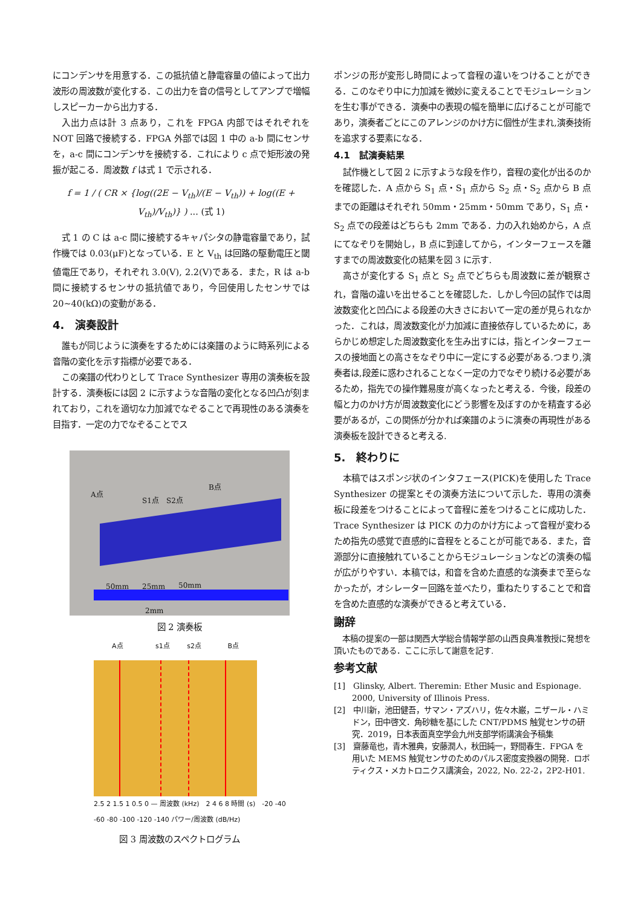にコンデンサを用意する．この抵抗値と静電容量の値によって出力波形の周波数が変化する．この出力を音の信号としてアンプで増幅しスピーカーから出力する．
入出力点は計 3 点あり，これを FPGA 内部ではそれぞれを NOT 回路で接続する．FPGA 外部では図 1 中の a-b 間にセンサを，a-c 間にコンデンサを接続する．これにより c 点で矩形波の発振が起こる．周波数 f は式 1 で示される．
f = 1 / ( CR × {log((2E − V<sub>th</sub>)/(E − V<sub>th</sub>)) + log((E + V<sub>th</sub>)/V<sub>th</sub>)} ) ... (式 1)
式 1 の C は a-c 間に接続するキャパシタの静電容量であり，試作機では 0.03(μF)となっている．E と V<sub>th</sub> は回路の駆動電圧と閾値電圧であり，それぞれ 3.0(V), 2.2(V)である．また，R は a-b 間に接続するセンサの抵抗値であり，今回使用したセンサでは 20~40(kΩ)の変動がある．
4.　演奏設計
誰もが同じように演奏をするためには楽譜のように時系列による音階の変化を示す指標が必要である．
この楽譜の代わりとして Trace Synthesizer 専用の演奏板を設計する．演奏板には図 2 に示すような音階の変化となる凹凸が刻まれており，これを適切な力加減でなぞることで再現性のある演奏を目指す．一定の力でなぞることでス
A点
S1点 S2点
B点
50mm 25mm 50mm
2mm
図 2 演奏板
A点 s1点 s2点 B点
2.5 2 1.5 1 0.5 0 — 周波数 (kHz)　2 4 6 8 時間 (s)　-20 -40 -60 -80 -100 -120 -140 パワー/周波数 (dB/Hz)
図 3 周波数のスペクトログラム
ポンジの形が変形し時間によって音程の違いをつけることができる．このなぞり中に力加減を微妙に変えることでモジュレーションを生む事ができる．演奏中の表現の幅を簡単に広げることが可能であり，演奏者ごとにこのアレンジのかけ方に個性が生まれ,演奏技術を追求する要素になる．
4.1　試演奏結果
試作機として図 2 に示すような段を作り，音程の変化が出るのかを確認した．A 点から S<sub>1</sub> 点・S<sub>1</sub> 点から S<sub>2</sub> 点・S<sub>2</sub> 点から B 点までの距離はそれぞれ 50mm・25mm・50mm であり，S<sub>1</sub> 点・S<sub>2</sub> 点での段差はどちらも 2mm である．力の入れ始めから，A 点にてなぞりを開始し，B 点に到達してから，インターフェースを離すまでの周波数変化の結果を図 3 に示す.
高さが変化する S<sub>1</sub> 点と S<sub>2</sub> 点でどちらも周波数に差が観察され，音階の違いを出せることを確認した．しかし今回の試作では周波数変化と凹凸による段差の大きさにおいて一定の差が見られなかった．これは，周波数変化が力加減に直接依存しているために，あらかじめ想定した周波数変化を生み出すには，指とインターフェースの接地面との高さをなぞり中に一定にする必要がある.つまり,演奏者は,段差に惑わされることなく一定の力でなぞり続ける必要があるため，指先での操作難易度が高くなったと考える．今後，段差の幅と力のかけ方が周波数変化にどう影響を及ぼすのかを精査する必要があるが，この関係が分かれば楽譜のように演奏の再現性がある演奏板を設計できると考える.
5.　終わりに
本稿ではスポンジ状のインタフェース(PICK)を使用した Trace Synthesizer の提案とその演奏方法について示した．専用の演奏板に段差をつけることによって音程に差をつけることに成功した．Trace Synthesizer は PICK の力のかけ方によって音程が変わるため指先の感覚で直感的に音程をとることが可能である．また，音源部分に直接触れていることからモジュレーションなどの演奏の幅が広がりやすい．本稿では，和音を含めた直感的な演奏まで至らなかったが，オシレーター回路を並べたり，重ねたりすることで和音を含めた直感的な演奏ができると考えている．
謝辞
本稿の提案の一部は関西大学総合情報学部の山西良典准教授に発想を頂いたものである．ここに示して謝意を記す.
参考文献
[1]　Glinsky, Albert. Theremin: Ether Music and Espionage. 2000, University of Illinois Press.
[2]　中川新，池田健吾，サマン・アズハリ，佐々木巌，ニザール・ハミドン，田中啓文．角砂糖を基にした CNT/PDMS 触覚センサの研究．2019，日本表面真空学会九州支部学術講演会予稿集
[3]　齋藤竜也，青木雅典，安藤潤人，秋田純一，野間春生．FPGA を用いた MEMS 触覚センサのためのパルス密度変換器の開発．ロボティクス・メカトロニクス講演会，2022, No. 22-2，2P2-H01.